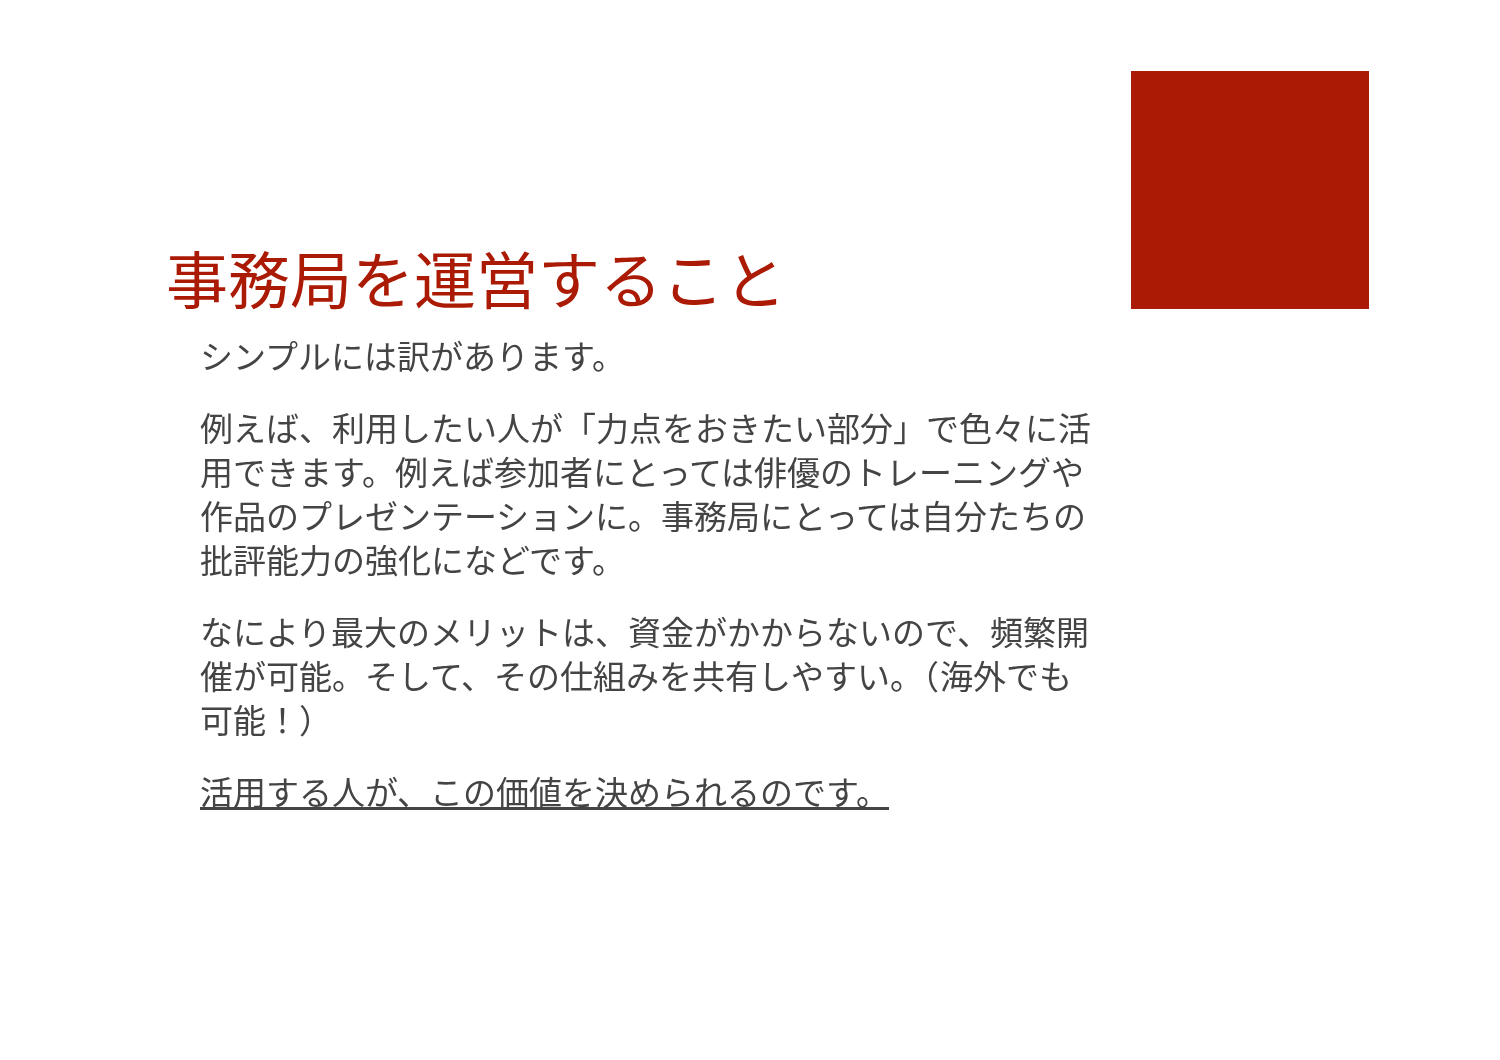事務局を運営すること
シンプルには訳があります。
例えば、利用したい人が「力点をおきたい部分」で色々に活用できます。例えば参加者にとっては俳優のトレーニングや作品のプレゼンテーションに。事務局にとっては自分たちの批評能力の強化になどです。
なにより最大のメリットは、資金がかからないので、頻繁開催が可能。そして、その仕組みを共有しやすい。（海外でも可能！）
活用する人が、この価値を決められるのです。